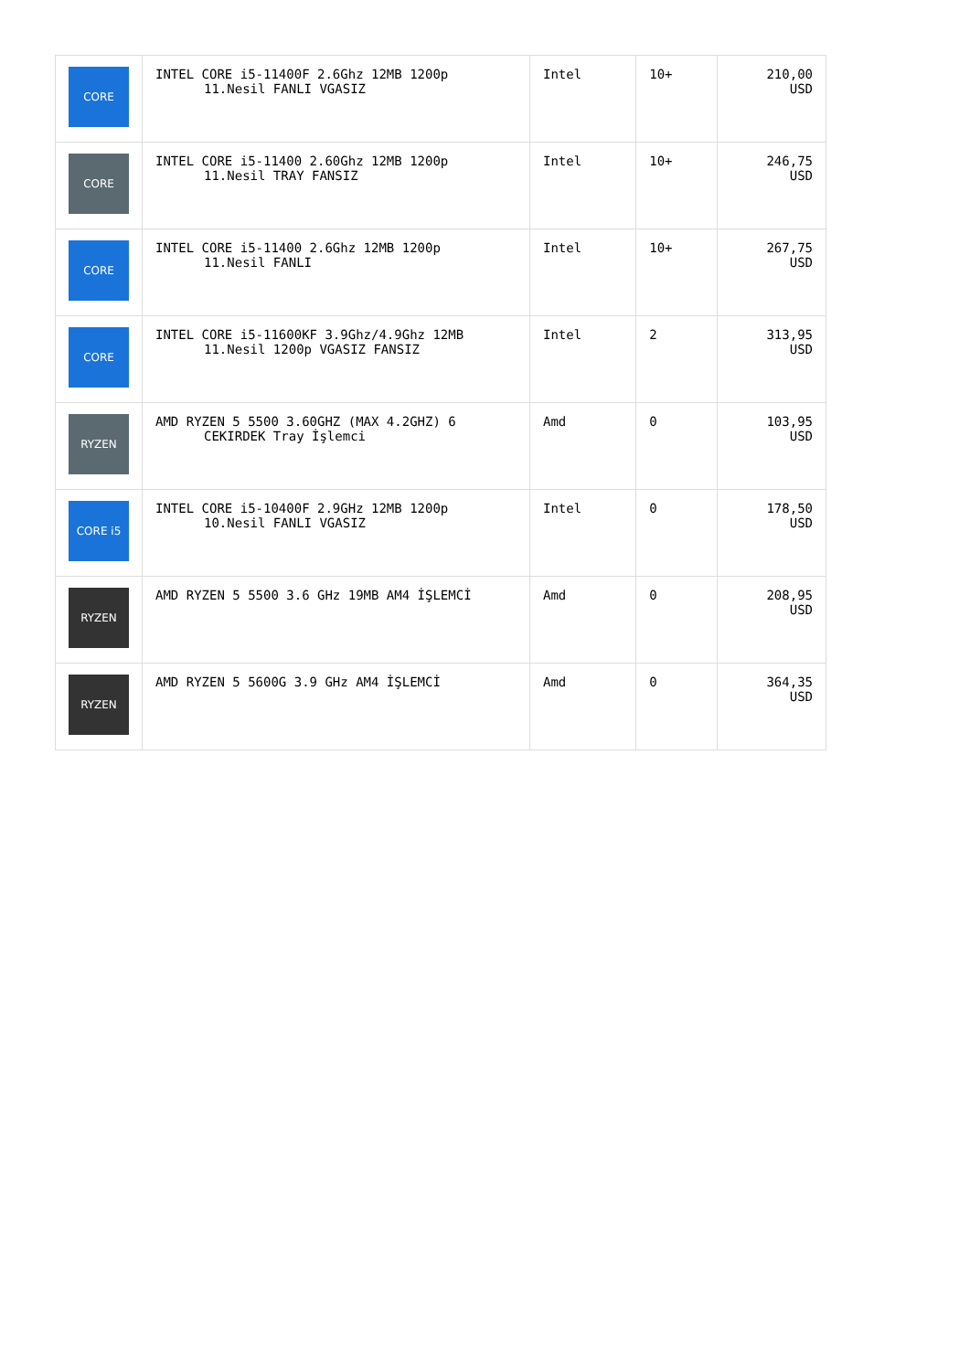| CORE | INTEL CORE i5-11400F 2.6Ghz 12MB 1200p 11.Nesil FANLI VGASIZ | Intel | 10+ | 210,00 USD |
| CORE | INTEL CORE i5-11400 2.60Ghz 12MB 1200p 11.Nesil TRAY FANSIZ | Intel | 10+ | 246,75 USD |
| CORE | INTEL CORE i5-11400 2.6Ghz 12MB 1200p 11.Nesil FANLI | Intel | 10+ | 267,75 USD |
| CORE | INTEL CORE i5-11600KF 3.9Ghz/4.9Ghz 12MB 11.Nesil 1200p VGASIZ FANSIZ | Intel | 2 | 313,95 USD |
| RYZEN | AMD RYZEN 5 5500 3.60GHZ (MAX 4.2GHZ) 6 CEKIRDEK Tray İşlemci | Amd | 0 | 103,95 USD |
| CORE i5 | INTEL CORE i5-10400F 2.9GHz 12MB 1200p 10.Nesil FANLI VGASIZ | Intel | 0 | 178,50 USD |
| RYZEN | AMD RYZEN 5 5500 3.6 GHz 19MB AM4 İŞLEMCİ | Amd | 0 | 208,95 USD |
| RYZEN | AMD RYZEN 5 5600G 3.9 GHz AM4 İŞLEMCİ | Amd | 0 | 364,35 USD |